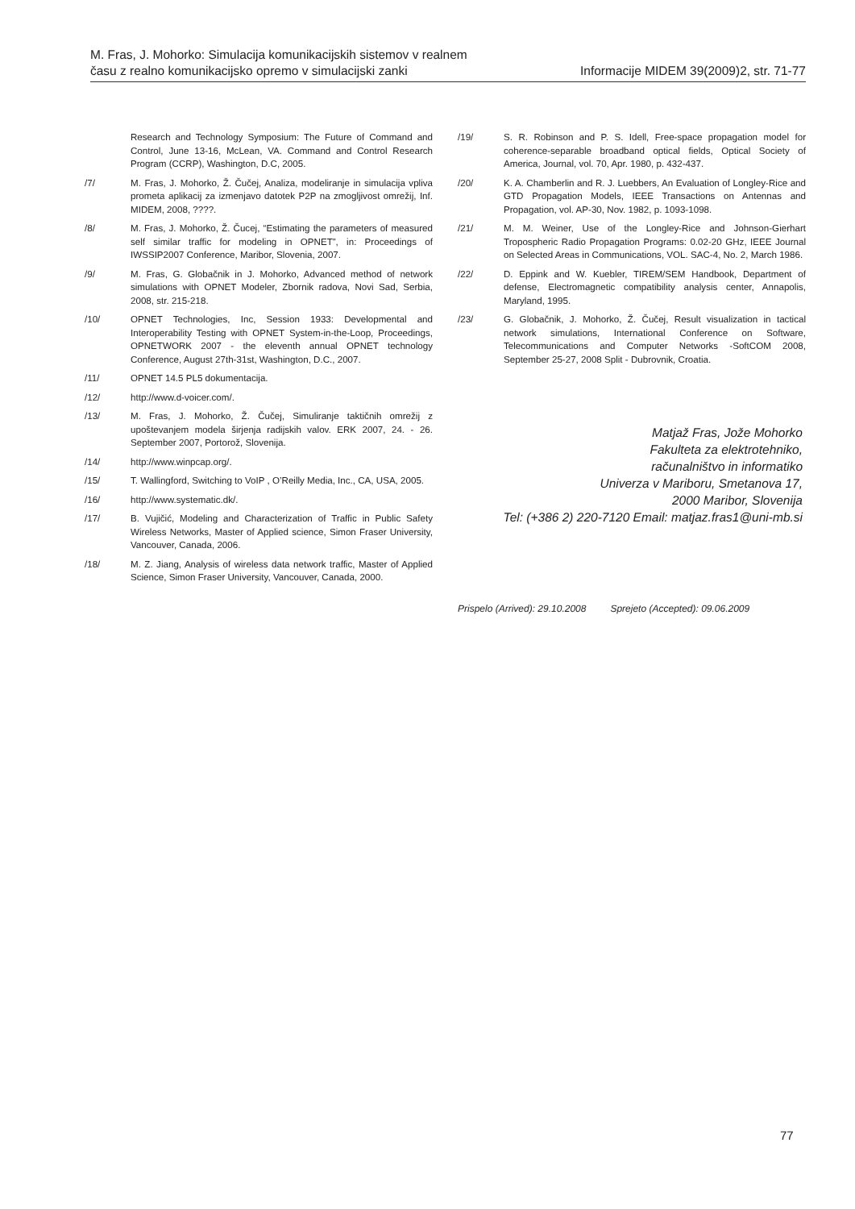M. Fras, J. Mohorko: Simulacija komunikacijskih sistemov v realnem
času z realno komunikacijsko opremo v simulacijski zanki
Informacije MIDEM 39(2009)2, str. 71-77
Research and Technology Symposium: The Future of Command and Control, June 13-16, McLean, VA. Command and Control Research Program (CCRP), Washington, D.C, 2005.
/7/ M. Fras, J. Mohorko, Ž. Čučej, Analiza, modeliranje in simulacija vpliva prometa aplikacij za izmenjavo datotek P2P na zmogljivost omrežij, Inf. MIDEM, 2008, ????.
/8/ M. Fras, J. Mohorko, Ž. Čucej, “Estimating the parameters of measured self similar traffic for modeling in OPNET”, in: Proceedings of IWSSIP2007 Conference, Maribor, Slovenia, 2007.
/9/ M. Fras, G. Globačnik in J. Mohorko, Advanced method of network simulations with OPNET Modeler, Zbornik radova, Novi Sad, Serbia, 2008, str. 215-218.
/10/ OPNET Technologies, Inc, Session 1933: Developmental and Interoperability Testing with OPNET System-in-the-Loop, Proceedings, OPNETWORK 2007 - the eleventh annual OPNET technology Conference, August 27th-31st, Washington, D.C., 2007.
/11/ OPNET 14.5 PL5 dokumentacija.
/12/ http://www.d-voicer.com/.
/13/ M. Fras, J. Mohorko, Ž. Čučej, Simuliranje taktičnih omrežij z upoštevanjem modela širjenja radijskih valov. ERK 2007, 24. - 26. September 2007, Portorož, Slovenija.
/14/ http://www.winpcap.org/.
/15/ T. Wallingford, Switching to VoIP , O’Reilly Media, Inc., CA, USA, 2005.
/16/ http://www.systematic.dk/.
/17/ B. Vujičić, Modeling and Characterization of Traffic in Public Safety Wireless Networks, Master of Applied science, Simon Fraser University, Vancouver, Canada, 2006.
/18/ M. Z. Jiang, Analysis of wireless data network traffic, Master of Applied Science, Simon Fraser University, Vancouver, Canada, 2000.
/19/ S. R. Robinson and P. S. Idell, Free-space propagation model for coherence-separable broadband optical fields, Optical Society of America, Journal, vol. 70, Apr. 1980, p. 432-437.
/20/ K. A. Chamberlin and R. J. Luebbers, An Evaluation of Longley-Rice and GTD Propagation Models, IEEE Transactions on Antennas and Propagation, vol. AP-30, Nov. 1982, p. 1093-1098.
/21/ M. M. Weiner, Use of the Longley-Rice and Johnson-Gierhart Tropospheric Radio Propagation Programs: 0.02-20 GHz, IEEE Journal on Selected Areas in Communications, VOL. SAC-4, No. 2, March 1986.
/22/ D. Eppink and W. Kuebler, TIREM/SEM Handbook, Department of defense, Electromagnetic compatibility analysis center, Annapolis, Maryland, 1995.
/23/ G. Globačnik, J. Mohorko, Ž. Čučej, Result visualization in tactical network simulations, International Conference on Software, Telecommunications and Computer Networks -SoftCOM 2008, September 25-27, 2008 Split - Dubrovnik, Croatia.
Matjaž Fras, Jože Mohorko
Fakulteta za elektrotehniko,
računalništvo in informatiko
Univerza v Mariboru, Smetanova 17,
2000 Maribor, Slovenija
Tel: (+386 2) 220-7120 Email: matjaz.fras1@uni-mb.si
Prispelo (Arrived): 29.10.2008 Sprejeto (Accepted): 09.06.2009
77